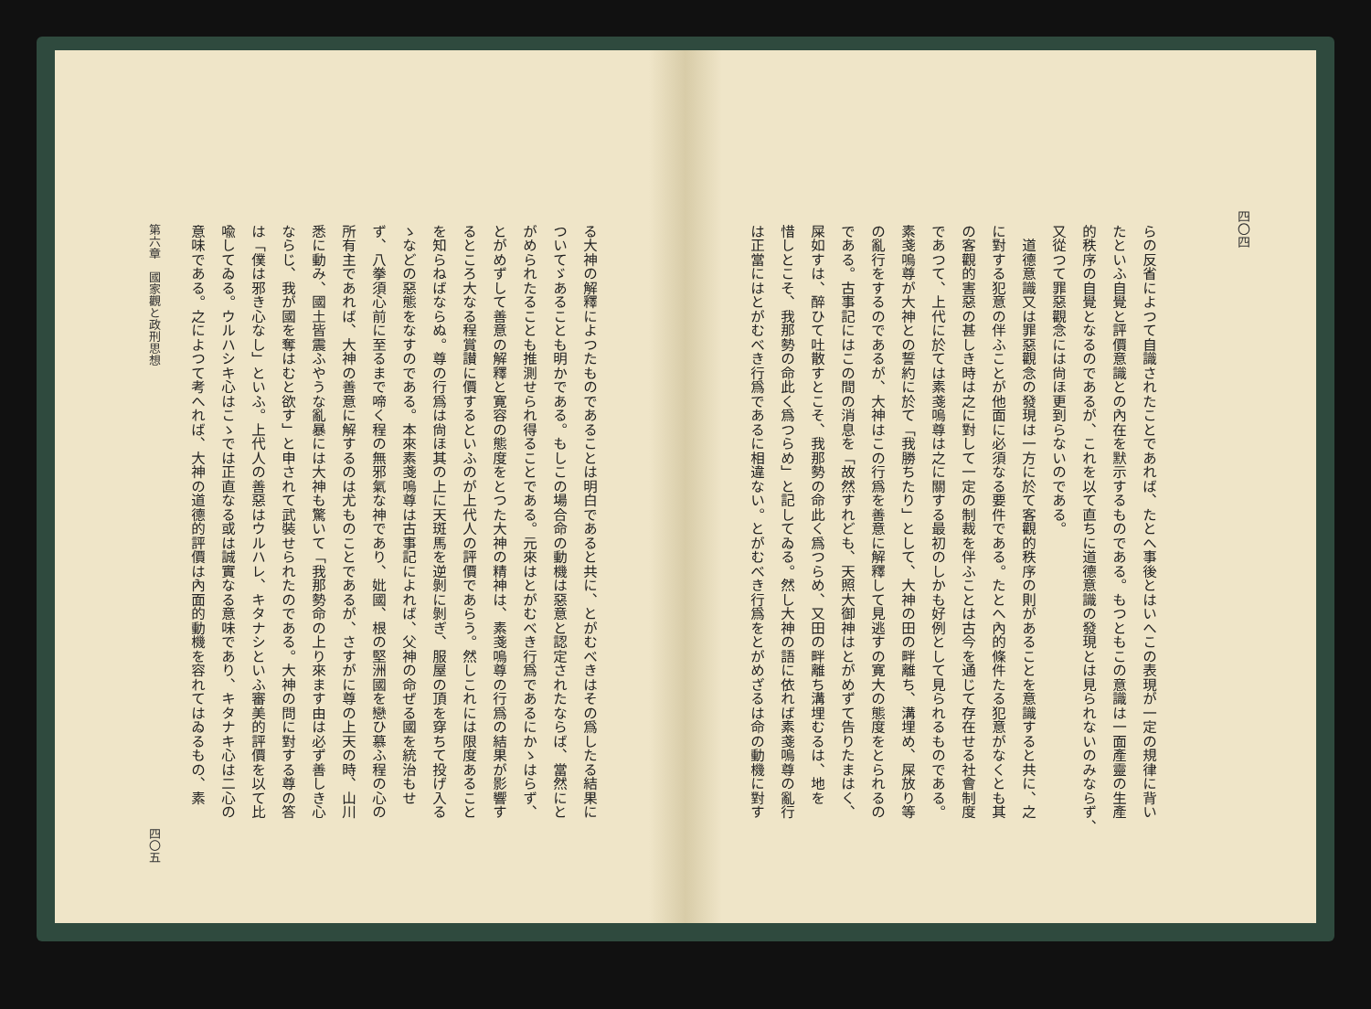四〇四
らの反省によつて自識されたことであれば、たとへ事後とはいへこの表現が一定の規律に背い
たといふ自覺と評價意識との內在を默示するものである。もつともこの意識は一面產靈の生產
的秩序の自覺となるのであるが、これを以て直ちに道德意識の發現とは見られないのみならず、
又從つて罪惡觀念には尙ほ更到らないのである。
　道德意識又は罪惡觀念の發現は一方に於て客觀的秩序の則があることを意識すると共に、之
に對する犯意の伴ふことが他面に必須なる要件である。たとへ內的條件たる犯意がなくとも其
の客觀的害惡の甚しき時は之に對して一定の制裁を伴ふことは古今を通じて存在せる社會制度
であつて、上代に於ては素戔嗚尊は之に關する最初のしかも好例として見られるものである。
素戔嗚尊が大神との誓約に於て「我勝ちたり」として、大神の田の畔離ち、溝埋め、屎放り等
の亂行をするのであるが、大神はこの行爲を善意に解釋して見逃すの寛大の態度をとられるの
である。古事記にはこの間の消息を「故然すれども、天照大御神はとがめずて告りたまはく、
屎如すは、醉ひて吐散すとこそ、我那勢の命此く爲つらめ、又田の畔離ち溝埋むるは、地を
惜しとこそ、我那勢の命此く爲つらめ」と記してゐる。然し大神の語に依れば素戔嗚尊の亂行
は正當にはとがむべき行爲であるに相違ない。とがむべき行爲をとがめざるは命の動機に對す
る大神の解釋によつたものであることは明白であると共に、とがむべきはその爲したる結果に
ついてゞあることも明かである。もしこの場合命の動機は惡意と認定されたならば、當然にと
がめられたることも推測せられ得ることである。元來はとがむべき行爲であるにかゝはらず、
とがめずして善意の解釋と寛容の態度をとつた大神の精神は、素戔嗚尊の行爲の結果が影響す
るところ大なる程賞讃に價するといふのが上代人の評價であらう。然しこれには限度あること
を知らねばならぬ。尊の行爲は尙ほ其の上に天斑馬を逆剝に剝ぎ、服屋の頂を穿ちて投げ入る
ゝなどの惡態をなすのである。本來素戔嗚尊は古事記によれば、父神の命ぜる國を統治もせ
ず、八拳須心前に至るまで啼く程の無邪氣な神であり、妣國、根の堅洲國を戀ひ慕ふ程の心の
所有主であれば、大神の善意に解するのは尤ものことであるが、さすがに尊の上天の時、山川
悉に動み、國土皆震ふやうな亂暴には大神も驚いて「我那勢命の上り來ます由は必ず善しき心
ならじ、我が國を奪はむと欲す」と申されて武裝せられたのである。大神の問に對する尊の答
は「僕は邪き心なし」といふ。上代人の善惡はウルハレ、キタナシといふ審美的評價を以て比
喩してゐる。ウルハシキ心はこゝでは正直なる或は誠實なる意味であり、キタナキ心は二心の
意味である。之によつて考へれば、大神の道德的評價は內面的動機を容れてはゐるもの、素
第六章　國家觀と政刑思想 四〇五